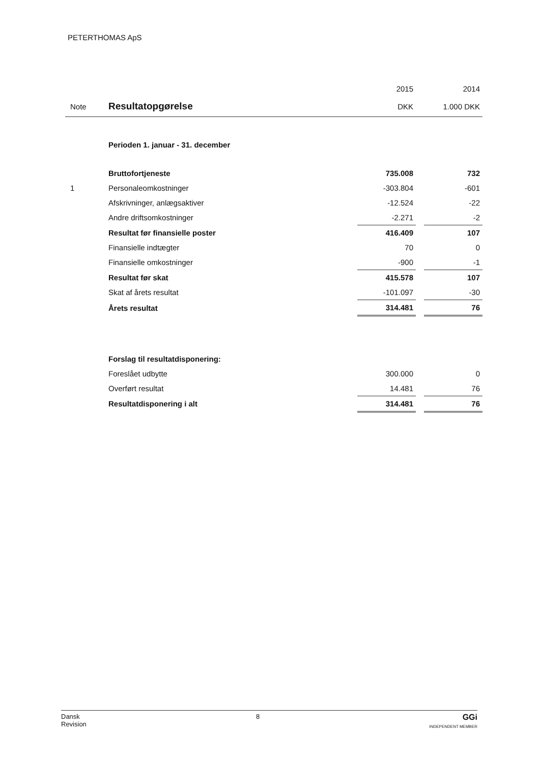PETERTHOMAS ApS
| | | 2015 | | 2014 |
| --- | --- | --- | --- | --- |
| Note | Resultatopgørelse | DKK | | 1.000 DKK |
| | Perioden 1. januar - 31. december | | | |
| | Bruttofortjeneste | 735.008 | | 732 |
| 1 | Personaleomkostninger | -303.804 | | -601 |
| | Afskrivninger, anlægsaktiver | -12.524 | | -22 |
| | Andre driftsomkostninger | -2.271 | | -2 |
| | Resultat før finansielle poster | 416.409 | | 107 |
| | Finansielle indtægter | 70 | | 0 |
| | Finansielle omkostninger | -900 | | -1 |
| | Resultat før skat | 415.578 | | 107 |
| | Skat af årets resultat | -101.097 | | -30 |
| | Årets resultat | 314.481 | | 76 |
| | Forslag til resultatdisponering: | | | |
| | Foreslået udbytte | 300.000 | | 0 |
| | Overført resultat | 14.481 | | 76 |
| | Resultatdisponering i alt | 314.481 | | 76 |
Dansk
Revision
8
GGi
INDEPENDENT MEMBER